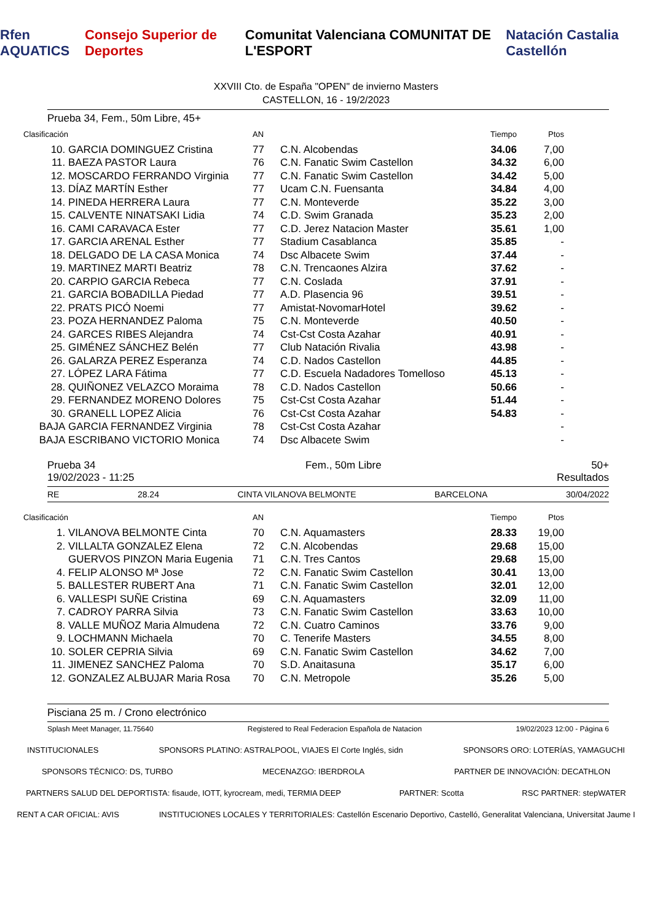Rfen AQUATICS Consejo Superior de Deportes Comunitat Valenciana COMUNITAT DE L'ESPORT Natación Castalia Castellón
XXVIII Cto. de España "OPEN" de invierno Masters
CASTELLON, 16 - 19/2/2023
Prueba 34, Fem., 50m Libre, 45+
| Clasificación | | AN | | Tiempo | Ptos |
| 10. | GARCIA DOMINGUEZ Cristina | 77 | C.N. Alcobendas | 34.06 | 7,00 |
| 11. | BAEZA PASTOR Laura | 76 | C.N. Fanatic Swim Castellon | 34.32 | 6,00 |
| 12. | MOSCARDO FERRANDO Virginia | 77 | C.N. Fanatic Swim Castellon | 34.42 | 5,00 |
| 13. | DÍAZ MARTÍN Esther | 77 | Ucam C.N. Fuensanta | 34.84 | 4,00 |
| 14. | PINEDA HERRERA Laura | 77 | C.N. Monteverde | 35.22 | 3,00 |
| 15. | CALVENTE NINATSAKI Lidia | 74 | C.D. Swim Granada | 35.23 | 2,00 |
| 16. | CAMI CARAVACA Ester | 77 | C.D. Jerez Natacion Master | 35.61 | 1,00 |
| 17. | GARCIA ARENAL Esther | 77 | Stadium Casablanca | 35.85 | - |
| 18. | DELGADO DE LA CASA Monica | 74 | Dsc Albacete Swim | 37.44 | - |
| 19. | MARTINEZ MARTI Beatriz | 78 | C.N. Trencaones Alzira | 37.62 | - |
| 20. | CARPIO GARCIA Rebeca | 77 | C.N. Coslada | 37.91 | - |
| 21. | GARCIA BOBADILLA Piedad | 77 | A.D. Plasencia 96 | 39.51 | - |
| 22. | PRATS PICÓ Noemi | 77 | Amistat-NovomarHotel | 39.62 | - |
| 23. | POZA HERNANDEZ Paloma | 75 | C.N. Monteverde | 40.50 | - |
| 24. | GARCES RIBES Alejandra | 74 | Cst-Cst Costa Azahar | 40.91 | - |
| 25. | GIMÉNEZ SÁNCHEZ Belén | 77 | Club Natación Rivalia | 43.98 | - |
| 26. | GALARZA PEREZ Esperanza | 74 | C.D. Nados Castellon | 44.85 | - |
| 27. | LÓPEZ LARA Fátima | 77 | C.D. Escuela Nadadores Tomelloso | 45.13 | - |
| 28. | QUIÑONEZ VELAZCO Moraima | 78 | C.D. Nados Castellon | 50.66 | - |
| 29. | FERNANDEZ MORENO Dolores | 75 | Cst-Cst Costa Azahar | 51.44 | - |
| 30. | GRANELL LOPEZ Alicia | 76 | Cst-Cst Costa Azahar | 54.83 | - |
| BAJA | GARCIA FERNANDEZ Virginia | 78 | Cst-Cst Costa Azahar | | - |
| BAJA | ESCRIBANO VICTORIO Monica | 74 | Dsc Albacete Swim | | - |
Prueba 34 Fem., 50m Libre 50+
19/02/2023 - 11:25 Resultados
RE 28.24 CINTA VILANOVA BELMONTE BARCELONA 30/04/2022
| Clasificación | | AN | | Tiempo | Ptos |
| 1. | VILANOVA BELMONTE Cinta | 70 | C.N. Aquamasters | 28.33 | 19,00 |
| 2. | VILLALTA GONZALEZ Elena | 72 | C.N. Alcobendas | 29.68 | 15,00 |
| | GUERVOS PINZON Maria Eugenia | 71 | C.N. Tres Cantos | 29.68 | 15,00 |
| 4. | FELIP ALONSO Mª Jose | 72 | C.N. Fanatic Swim Castellon | 30.41 | 13,00 |
| 5. | BALLESTER RUBERT Ana | 71 | C.N. Fanatic Swim Castellon | 32.01 | 12,00 |
| 6. | VALLESPI SUÑE Cristina | 69 | C.N. Aquamasters | 32.09 | 11,00 |
| 7. | CADROY PARRA Silvia | 73 | C.N. Fanatic Swim Castellon | 33.63 | 10,00 |
| 8. | VALLE MUÑOZ Maria Almudena | 72 | C.N. Cuatro Caminos | 33.76 | 9,00 |
| 9. | LOCHMANN Michaela | 70 | C. Tenerife Masters | 34.55 | 8,00 |
| 10. | SOLER CEPRIA Silvia | 69 | C.N. Fanatic Swim Castellon | 34.62 | 7,00 |
| 11. | JIMENEZ SANCHEZ Paloma | 70 | S.D. Anaitasuna | 35.17 | 6,00 |
| 12. | GONZALEZ ALBUJAR Maria Rosa | 70 | C.N. Metropole | 35.26 | 5,00 |
Pisciana 25 m. / Crono electrónico
Splash Meet Manager, 11.75640 Registered to Real Federacion Española de Natacion 19/02/2023 12:00 - Página 6
INSTITUCIONALES SPONSORS PLATINO: ASTRALPOOL, VIAJES El Corte Inglés, sidn SPONSORS ORO: LOTERÍAS, YAMAGUCHI SPONSORS TÉCNICO: DS, TURBO MECENAZGO: IBERDROLA PARTNER DE INNOVACIÓN: DECATHLON PARTNERS SALUD DEL DEPORTISTA: fisaude, IOTT, kyrocream, medi, TERMIA DEEP PARTNER: Scotta RSC PARTNER: stepWATER RENT A CAR OFICIAL: AVIS INSTITUCIONES LOCALES Y TERRITORIALES: Castellón Escenario Deportivo, Castelló, Generalitat Valenciana, Universitat Jaume I